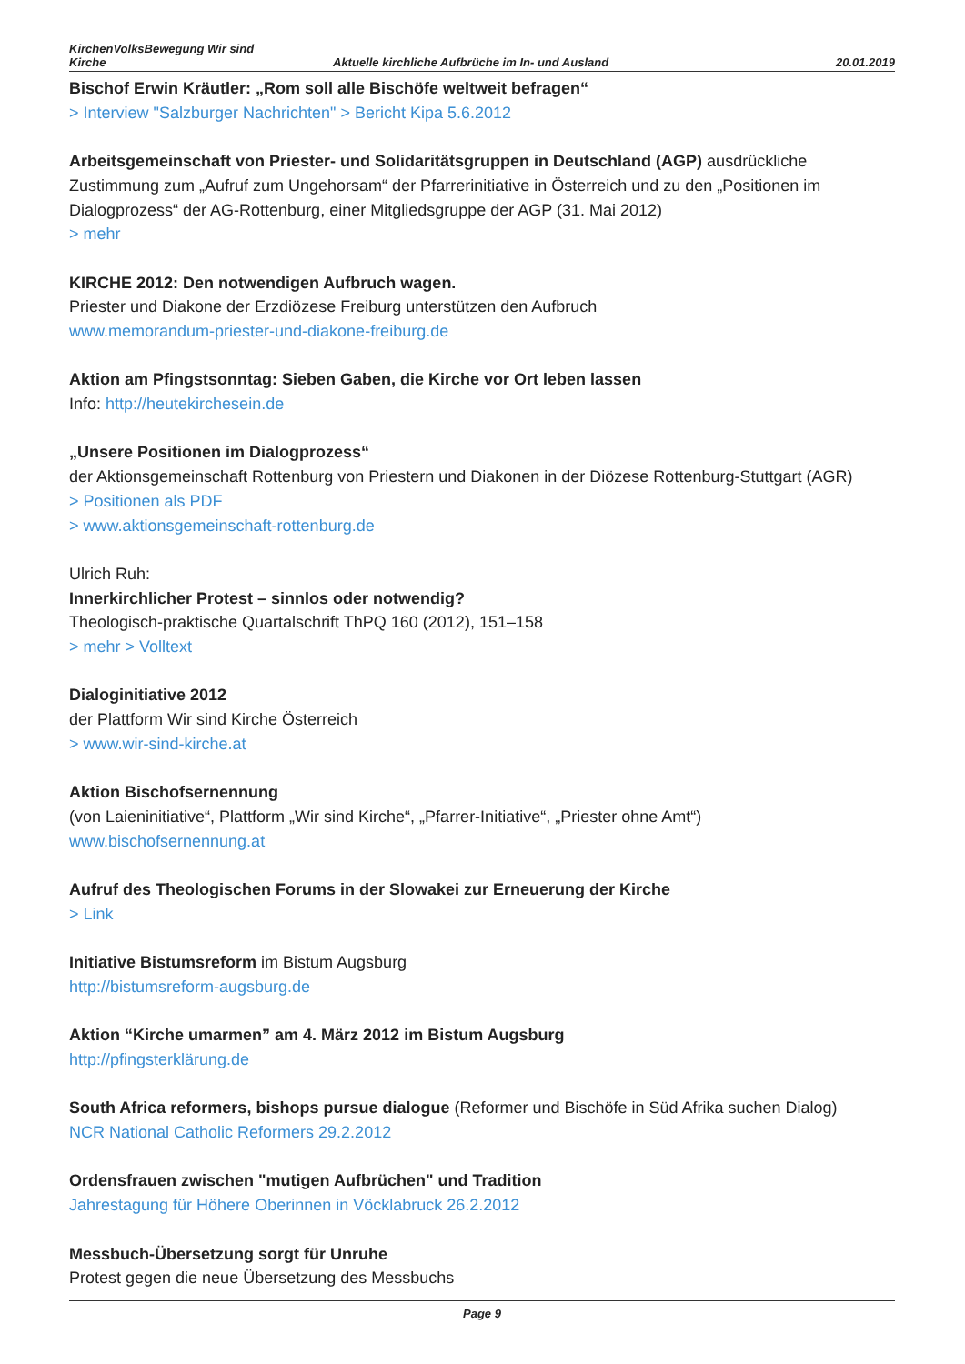KirchenVolksBewegung Wir sind
Kirche
Aktuelle kirchliche Aufbrüche im In- und Ausland
20.01.2019
Bischof Erwin Kräutler: „Rom soll alle Bischöfe weltweit befragen“
> Interview "Salzburger Nachrichten" > Bericht Kipa 5.6.2012
Arbeitsgemeinschaft von Priester- und Solidaritätsgruppen in Deutschland (AGP) ausdrückliche Zustimmung zum „Aufruf zum Ungehorsam“ der Pfarrerinitiative in Österreich und zu den „Positionen im Dialogprozess“ der AG-Rottenburg, einer Mitgliedsgruppe der AGP (31. Mai 2012)
> mehr
KIRCHE 2012: Den notwendigen Aufbruch wagen.
Priester und Diakone der Erzdiözese Freiburg unterstützen den Aufbruch
www.memorandum-priester-und-diakone-freiburg.de
Aktion am Pfingstsonntag: Sieben Gaben, die Kirche vor Ort leben lassen
Info: http://heutekirchesein.de
„Unsere Positionen im Dialogprozess“
der Aktionsgemeinschaft Rottenburg von Priestern und Diakonen in der Diözese Rottenburg-Stuttgart (AGR)
> Positionen als PDF
> www.aktionsgemeinschaft-rottenburg.de
Ulrich Ruh:
Innerkirchlicher Protest – sinnlos oder notwendig?
Theologisch-praktische Quartalschrift ThPQ 160 (2012), 151–158
> mehr > Volltext
Dialoginitiative 2012
der Plattform Wir sind Kirche Österreich
> www.wir-sind-kirche.at
Aktion Bischofsernennung
(von Laieninitiative“, Plattform „Wir sind Kirche“, „Pfarrer-Initiative“, „Priester ohne Amt“)
www.bischofsernennung.at
Aufruf des Theologischen Forums in der Slowakei zur Erneuerung der Kirche
> Link
Initiative Bistumsreform im Bistum Augsburg
http://bistumsreform-augsburg.de
Aktion “Kirche umarmen” am 4. März 2012 im Bistum Augsburg
http://pfingsterklärung.de
South Africa reformers, bishops pursue dialogue (Reformer und Bischöfe in Süd Afrika suchen Dialog)
NCR National Catholic Reformers 29.2.2012
Ordensfrauen zwischen "mutigen Aufbrüchen" und Tradition
Jahrestagung für Höhere Oberinnen in Vöcklabruck 26.2.2012
Messbuch-Übersetzung sorgt für Unruhe
Protest gegen die neue Übersetzung des Messbuchs
Page 9